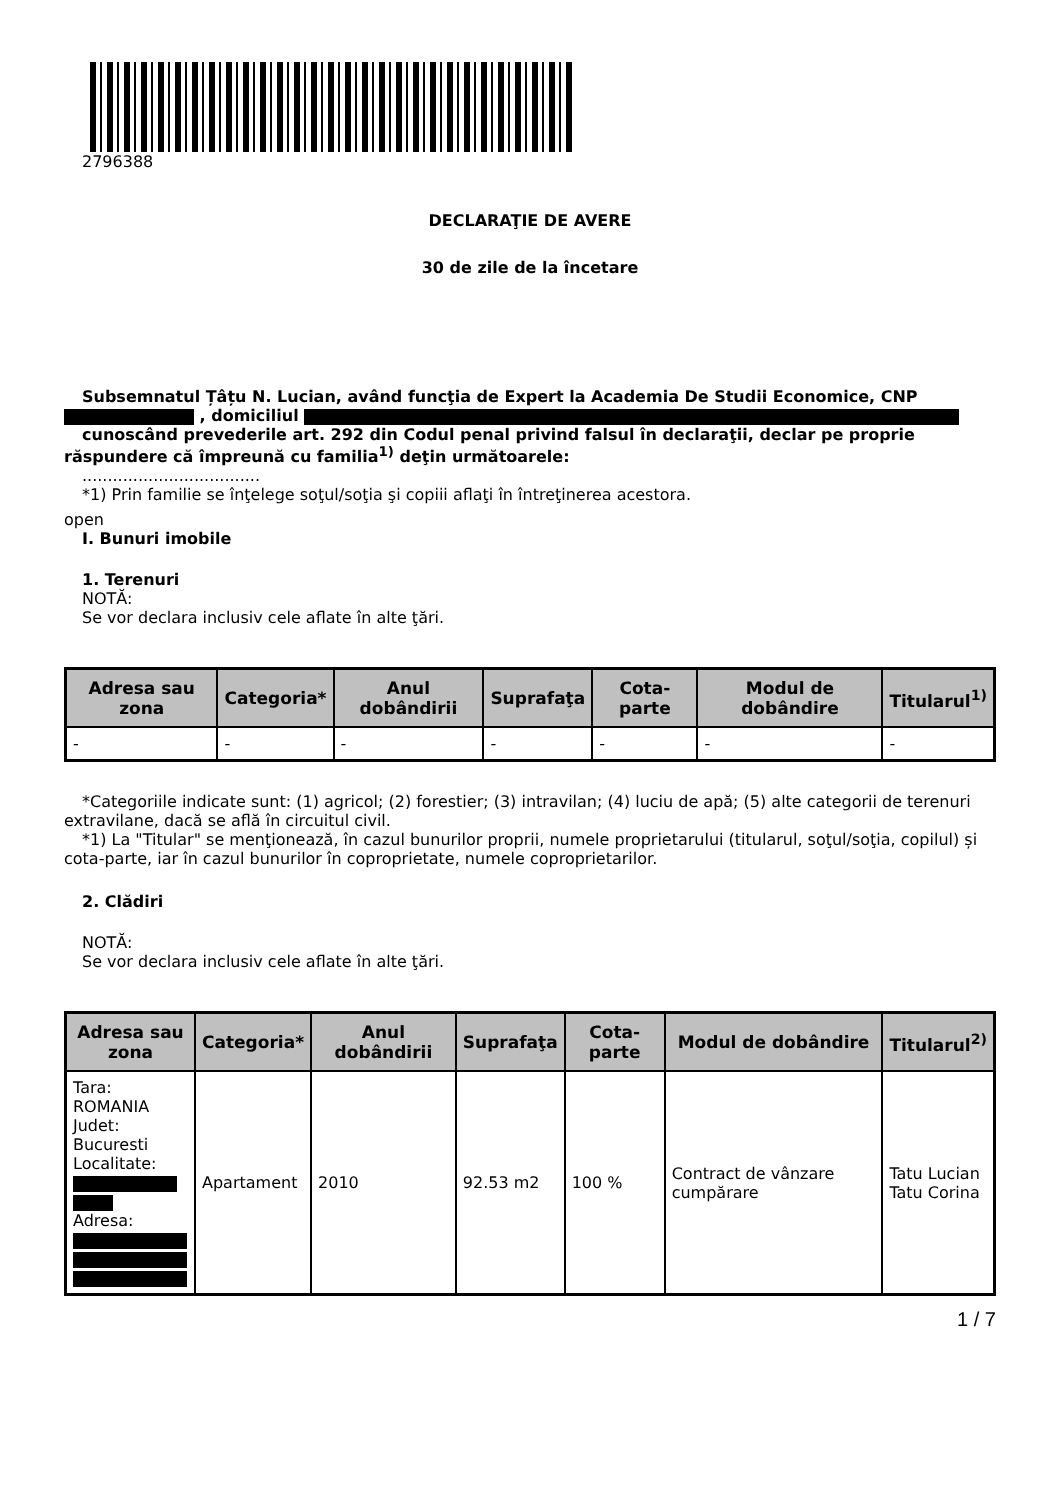2796388
DECLARAŢIE DE AVERE
30 de zile de la încetare
Subsemnatul Țâțu N. Lucian, având funcţia de Expert la Academia De Studii Economice, CNP , domiciliul
cunoscând prevederile art. 292 din Codul penal privind falsul în declaraţii, declar pe proprie răspundere că împreună cu familia<sup>1)</sup> deţin următoarele:
...................................
*1) Prin familie se înţelege soţul/soţia şi copiii aflaţi în întreţinerea acestora.
open
I. Bunuri imobile
1. Terenuri
NOTĂ:
Se vor declara inclusiv cele aflate în alte ţări.
| Adresa sau zona | Categoria* | Anul dobândirii | Suprafaţa | Cota-parte | Modul de dobândire | Titularul<sup>1)</sup> |
| --- | --- | --- | --- | --- | --- | --- |
| - | - | - | - | - | - | - |
*Categoriile indicate sunt: (1) agricol; (2) forestier; (3) intravilan; (4) luciu de apă; (5) alte categorii de terenuri extravilane, dacă se află în circuitul civil.
*1) La "Titular" se menţionează, în cazul bunurilor proprii, numele proprietarului (titularul, soţul/soţia, copilul) și cota-parte, iar în cazul bunurilor în coproprietate, numele coproprietarilor.
2. Clădiri
NOTĂ:
Se vor declara inclusiv cele aflate în alte ţări.
| Adresa sau zona | Categoria* | Anul dobândirii | Suprafaţa | Cota-parte | Modul de dobândire | Titularul<sup>2)</sup> |
| --- | --- | --- | --- | --- | --- | --- |
| Tara: ROMANIA Judet: Bucuresti Localitate: Adresa: | Apartament | 2010 | 92.53 m2 | 100 % | Contract de vânzare cumpărare | Tatu Lucian Tatu Corina |
1 / 7